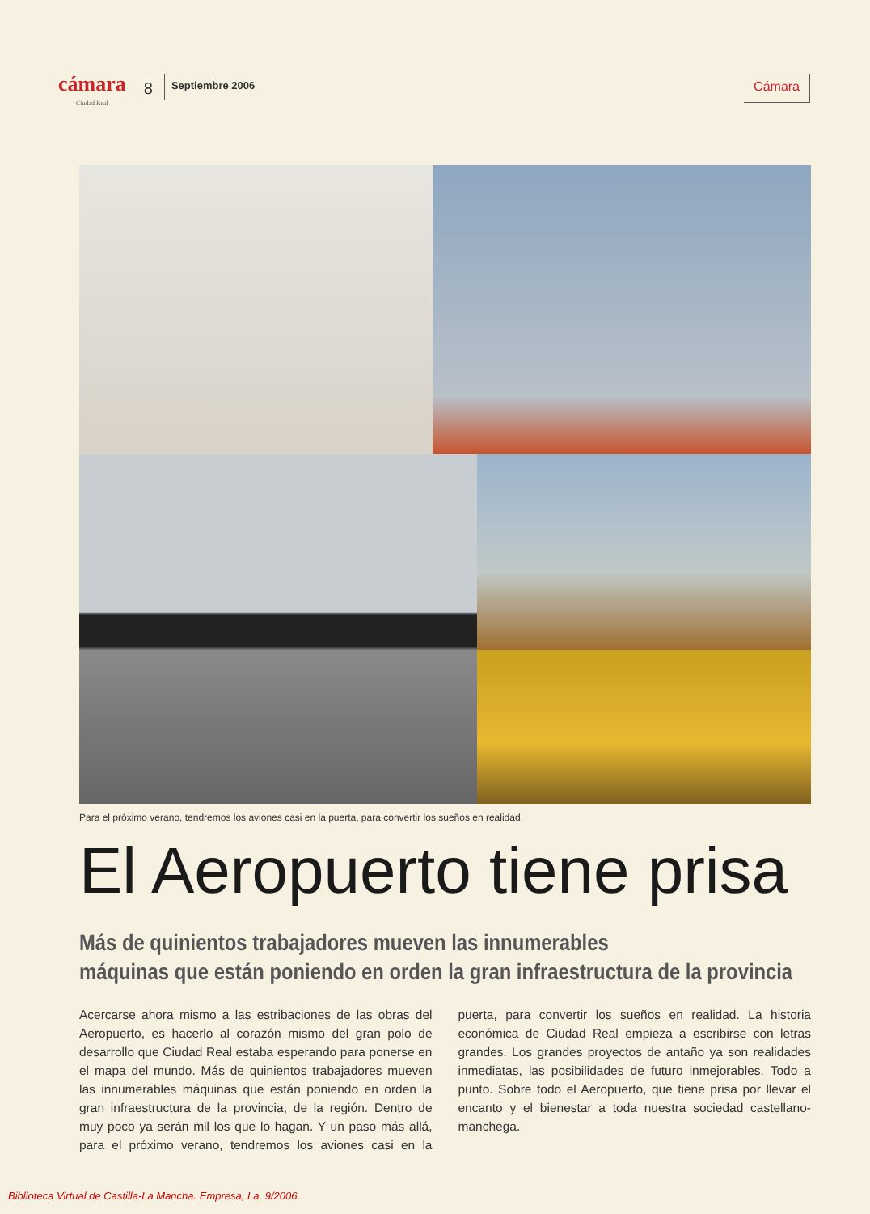cámara
Ciudad Real
8
Septiembre 2006
Cámara
Para el próximo verano, tendremos los aviones casi en la puerta, para convertir los sueños en realidad.
El Aeropuerto tiene prisa
Más de quinientos trabajadores mueven las innumerables
máquinas que están poniendo en orden la gran infraestructura de la provincia
Acercarse ahora mismo a las estribaciones de las obras del Aeropuerto, es hacerlo al corazón mismo del gran polo de desarrollo que Ciudad Real estaba esperando para ponerse en el mapa del mundo. Más de quinientos trabajadores mueven las innumerables máquinas que están poniendo en orden la gran infraestructura de la provincia, de la región. Dentro de muy poco ya serán mil los que lo hagan. Y un paso más allá, para el próximo verano, tendremos los aviones casi en la puerta, para convertir los sueños en realidad. La historia económica de Ciudad Real empieza a escribirse con letras grandes. Los grandes proyectos de antaño ya son realidades inmediatas, las posibilidades de futuro inmejorables. Todo a punto. Sobre todo el Aeropuerto, que tiene prisa por llevar el encanto y el bienestar a toda nuestra sociedad castellano-manchega.
Biblioteca Virtual de Castilla-La Mancha. Empresa, La. 9/2006.